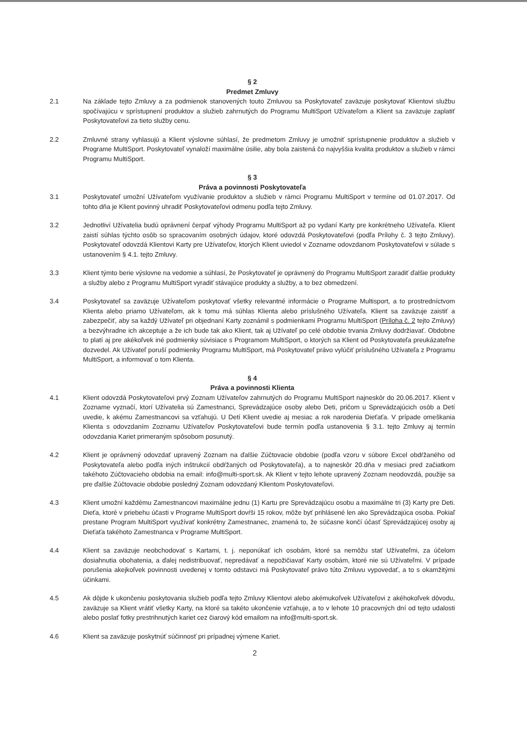§ 2
Predmet Zmluvy
2.1 Na základe tejto Zmluvy a za podmienok stanovených touto Zmluvou sa Poskytovateľ zaväzuje poskytovať Klientovi službu spočívajúcu v sprístupnení produktov a služieb zahrnutých do Programu MultiSport Užívateľom a Klient sa zaväzuje zaplatiť Poskytovateľovi za tieto služby cenu.
2.2 Zmluvné strany vyhlasujú a Klient výslovne súhlasí, že predmetom Zmluvy je umožniť sprístupnenie produktov a služieb v Programe MultiSport. Poskytovateľ vynaloží maximálne úsilie, aby bola zaistená čo najvyššia kvalita produktov a služieb v rámci Programu MultiSport.
§ 3
Práva a povinnosti Poskytovateľa
3.1 Poskytovateľ umožní Užívateľom využívanie produktov a služieb v rámci Programu MultiSport v termíne od 01.07.2017. Od tohto dňa je Klient povinný uhradiť Poskytovateľovi odmenu podľa tejto Zmluvy.
3.2 Jednotliví Užívatelia budú oprávnení čerpať výhody Programu MultiSport až po vydaní Karty pre konkrétneho Užívateľa. Klient zaistí súhlas týchto osôb so spracovaním osobných údajov, ktoré odovzdá Poskytovateľovi (podľa Prílohy č. 3 tejto Zmluvy). Poskytovateľ odovzdá Klientovi Karty pre Užívateľov, ktorých Klient uviedol v Zozname odovzdanom Poskytovateľovi v súlade s ustanovením § 4.1. tejto Zmluvy.
3.3 Klient týmto berie výslovne na vedomie a súhlasí, že Poskytovateľ je oprávnený do Programu MultiSport zaradiť ďalšie produkty a služby alebo z Programu MultiSport vyradiť stávajúce produkty a služby, a to bez obmedzení.
3.4 Poskytovateľ sa zaväzuje Užívateľom poskytovať všetky relevantné informácie o Programe Multisport, a to prostredníctvom Klienta alebo priamo Užívateľom, ak k tomu má súhlas Klienta alebo príslušného Užívateľa. Klient sa zaväzuje zaistiť a zabezpečiť, aby sa každý Užívateľ pri objednaní Karty zoznámil s podmienkami Programu MultiSport (Príloha č. 2 tejto Zmluvy) a bezvýhradne ich akceptuje a že ich bude tak ako Klient, tak aj Užívateľ po celé obdobie trvania Zmluvy dodržiavať. Obdobne to platí aj pre akékoľvek iné podmienky súvisiace s Programom MultiSport, o ktorých sa Klient od Poskytovateľa preukázateľne dozvedel. Ak Užívateľ poruší podmienky Programu MultiSport, má Poskytovateľ právo vylúčiť príslušného Užívateľa z Programu MultiSport, a informovať o tom Klienta.
§ 4
Práva a povinnosti Klienta
4.1 Klient odovzdá Poskytovateľovi prvý Zoznam Užívateľov zahrnutých do Programu MultiSport najneskôr do 20.06.2017. Klient v Zozname vyznačí, ktorí Užívatelia sú Zamestnanci, Sprevádzajúce osoby alebo Deti, pričom u Sprevádzajúcich osôb a Detí uvedie, k akému Zamestnancovi sa vzťahujú. U Detí Klient uvedie aj mesiac a rok narodenia Dieťaťa. V prípade omeškania Klienta s odovzdaním Zoznamu Užívateľov Poskytovateľovi bude termín podľa ustanovenia § 3.1. tejto Zmluvy aj termín odovzdania Kariet primeraným spôsobom posunutý.
4.2 Klient je oprávnený odovzdať upravený Zoznam na ďalšie Zúčtovacie obdobie (podľa vzoru v súbore Excel obdŕžaného od Poskytovateľa alebo podľa iných inštrukcií obdŕžaných od Poskytovateľa), a to najneskôr 20.dňa v mesiaci pred začiatkom takéhoto Zúčtovacieho obdobia na email: info@multi-sport.sk. Ak Klient v tejto lehote upravený Zoznam neodovzdá, použije sa pre ďalšie Zúčtovacie obdobie posledný Zoznam odovzdaný Klientom Poskytovateľovi.
4.3 Klient umožní každému Zamestnancovi maximálne jednu (1) Kartu pre Sprevádzajúcu osobu a maximálne tri (3) Karty pre Deti. Dieťa, ktoré v priebehu účasti v Programe MultiSport dovŕši 15 rokov, môže byť prihlásené len ako Sprevádzajúca osoba. Pokiaľ prestane Program MultiSport využívať konkrétny Zamestnanec, znamená to, že súčasne končí účasť Sprevádzajúcej osoby aj Dieťaťa takéhoto Zamestnanca v Programe MultiSport.
4.4 Klient sa zaväzuje neobchodovať s Kartami, t. j. neponúkať ich osobám, ktoré sa nemôžu stať Užívateľmi, za účelom dosiahnutia obohatenia, a ďalej nedistribuovať, nepredávať a nepožičiavať Karty osobám, ktoré nie sú Užívateľmi. V prípade porušenia akejkoľvek povinnosti uvedenej v tomto odstavci má Poskytovateľ právo túto Zmluvu vypovedať, a to s okamžitými účinkami.
4.5 Ak dôjde k ukončeniu poskytovania služieb podľa tejto Zmluvy Klientovi alebo akémukoľvek Užívateľovi z akéhokoľvek dôvodu, zaväzuje sa Klient vrátiť všetky Karty, na ktoré sa takéto ukončenie vzťahuje, a to v lehote 10 pracovných dní od tejto udalosti alebo poslať fotky prestrihnutých kariet cez čiarový kód emailom na info@multi-sport.sk.
4.6 Klient sa zaväzuje poskytnúť súčinnosť pri prípadnej výmene Kariet.
2